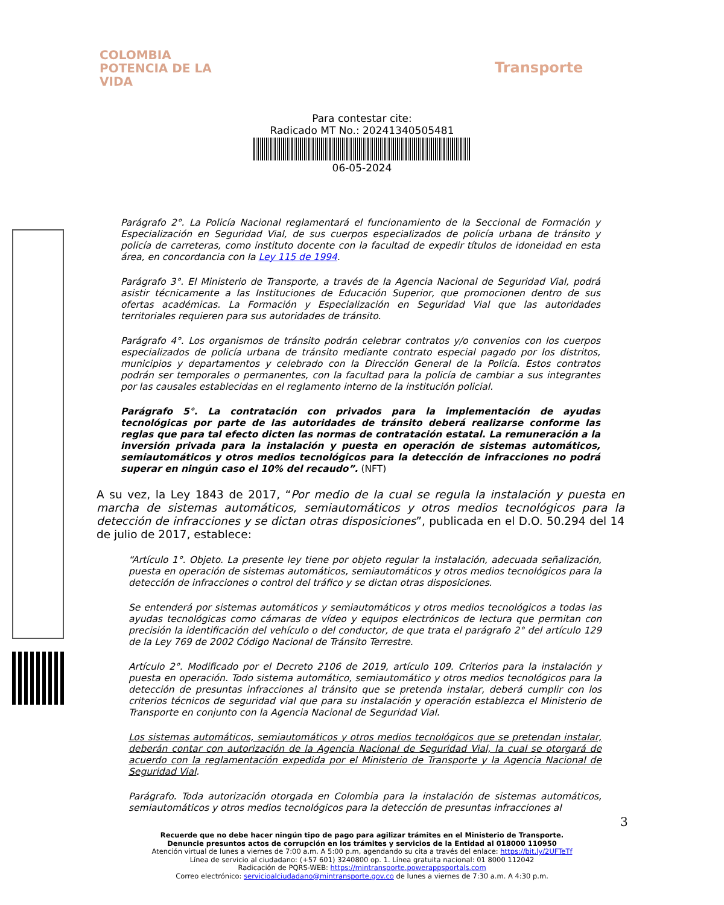COLOMBIA
POTENCIA DE LA
VIDA
Transporte
Para contestar cite:
Radicado MT No.: 20241340505481
06-05-2024
Parágrafo 2°. La Policía Nacional reglamentará el funcionamiento de la Seccional de Formación y Especialización en Seguridad Vial, de sus cuerpos especializados de policía urbana de tránsito y policía de carreteras, como instituto docente con la facultad de expedir títulos de idoneidad en esta área, en concordancia con la Ley 115 de 1994.
Parágrafo 3°. El Ministerio de Transporte, a través de la Agencia Nacional de Seguridad Vial, podrá asistir técnicamente a las Instituciones de Educación Superior, que promocionen dentro de sus ofertas académicas. La Formación y Especialización en Seguridad Vial que las autoridades territoriales requieren para sus autoridades de tránsito.
Parágrafo 4°. Los organismos de tránsito podrán celebrar contratos y/o convenios con los cuerpos especializados de policía urbana de tránsito mediante contrato especial pagado por los distritos, municipios y departamentos y celebrado con la Dirección General de la Policía. Estos contratos podrán ser temporales o permanentes, con la facultad para la policía de cambiar a sus integrantes por las causales establecidas en el reglamento interno de la institución policial.
Parágrafo 5°. La contratación con privados para la implementación de ayudas tecnológicas por parte de las autoridades de tránsito deberá realizarse conforme las reglas que para tal efecto dicten las normas de contratación estatal. La remuneración a la inversión privada para la instalación y puesta en operación de sistemas automáticos, semiautomáticos y otros medios tecnológicos para la detección de infracciones no podrá superar en ningún caso el 10% del recaudo”. (NFT)
A su vez, la Ley 1843 de 2017, “Por medio de la cual se regula la instalación y puesta en marcha de sistemas automáticos, semiautomáticos y otros medios tecnológicos para la detección de infracciones y se dictan otras disposiciones”, publicada en el D.O. 50.294 del 14 de julio de 2017, establece:
“Artículo 1°. Objeto. La presente ley tiene por objeto regular la instalación, adecuada señalización, puesta en operación de sistemas automáticos, semiautomáticos y otros medios tecnológicos para la detección de infracciones o control del tráfico y se dictan otras disposiciones.
Se entenderá por sistemas automáticos y semiautomáticos y otros medios tecnológicos a todas las ayudas tecnológicas como cámaras de vídeo y equipos electrónicos de lectura que permitan con precisión la identificación del vehículo o del conductor, de que trata el parágrafo 2° del artículo 129 de la Ley 769 de 2002 Código Nacional de Tránsito Terrestre.
Artículo 2°. Modificado por el Decreto 2106 de 2019, artículo 109. Criterios para la instalación y puesta en operación. Todo sistema automático, semiautomático y otros medios tecnológicos para la detección de presuntas infracciones al tránsito que se pretenda instalar, deberá cumplir con los criterios técnicos de seguridad vial que para su instalación y operación establezca el Ministerio de Transporte en conjunto con la Agencia Nacional de Seguridad Vial.
Los sistemas automáticos, semiautomáticos y otros medios tecnológicos que se pretendan instalar, deberán contar con autorización de la Agencia Nacional de Seguridad Vial, la cual se otorgará de acuerdo con la reglamentación expedida por el Ministerio de Transporte y la Agencia Nacional de Seguridad Vial.
Parágrafo. Toda autorización otorgada en Colombia para la instalación de sistemas automáticos, semiautomáticos y otros medios tecnológicos para la detección de presuntas infracciones al
3
Recuerde que no debe hacer ningún tipo de pago para agilizar trámites en el Ministerio de Transporte.
Denuncie presuntos actos de corrupción en los trámites y servicios de la Entidad al 018000 110950
Atención virtual de lunes a viernes de 7:00 a.m. A 5:00 p.m, agendando su cita a través del enlace: https://bit.ly/2UFTeTf
Línea de servicio al ciudadano: (+57 601) 3240800 op. 1. Línea gratuita nacional: 01 8000 112042
Radicación de PQRS-WEB: https://mintransporte.powerappsportals.com
Correo electrónico: servicioalciudadano@mintransporte.gov.co de lunes a viernes de 7:30 a.m. A 4:30 p.m.